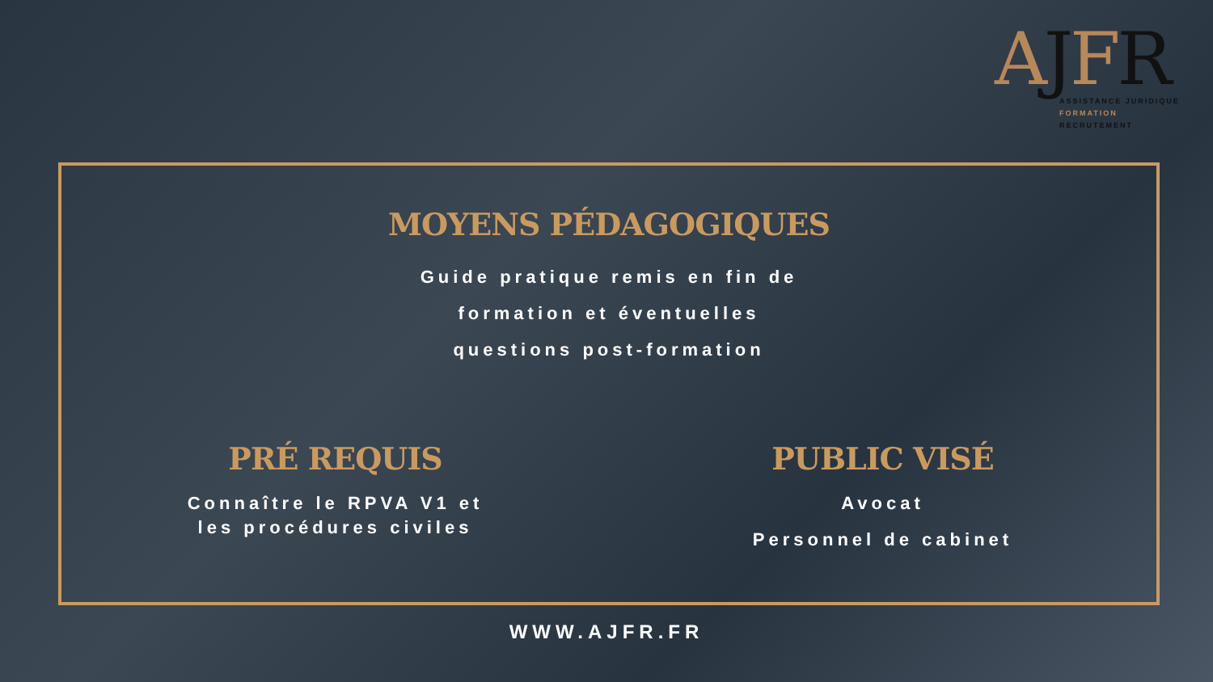AJFR
ASSISTANCE JURIDIQUE
FORMATION
RECRUTEMENT
MOYENS PÉDAGOGIQUES
Guide pratique remis en fin de
formation et éventuelles
questions post-formation
PRÉ REQUIS
Connaître le RPVA V1 et
les procédures civiles
PUBLIC VISÉ
Avocat
Personnel de cabinet
WWW.AJFR.FR